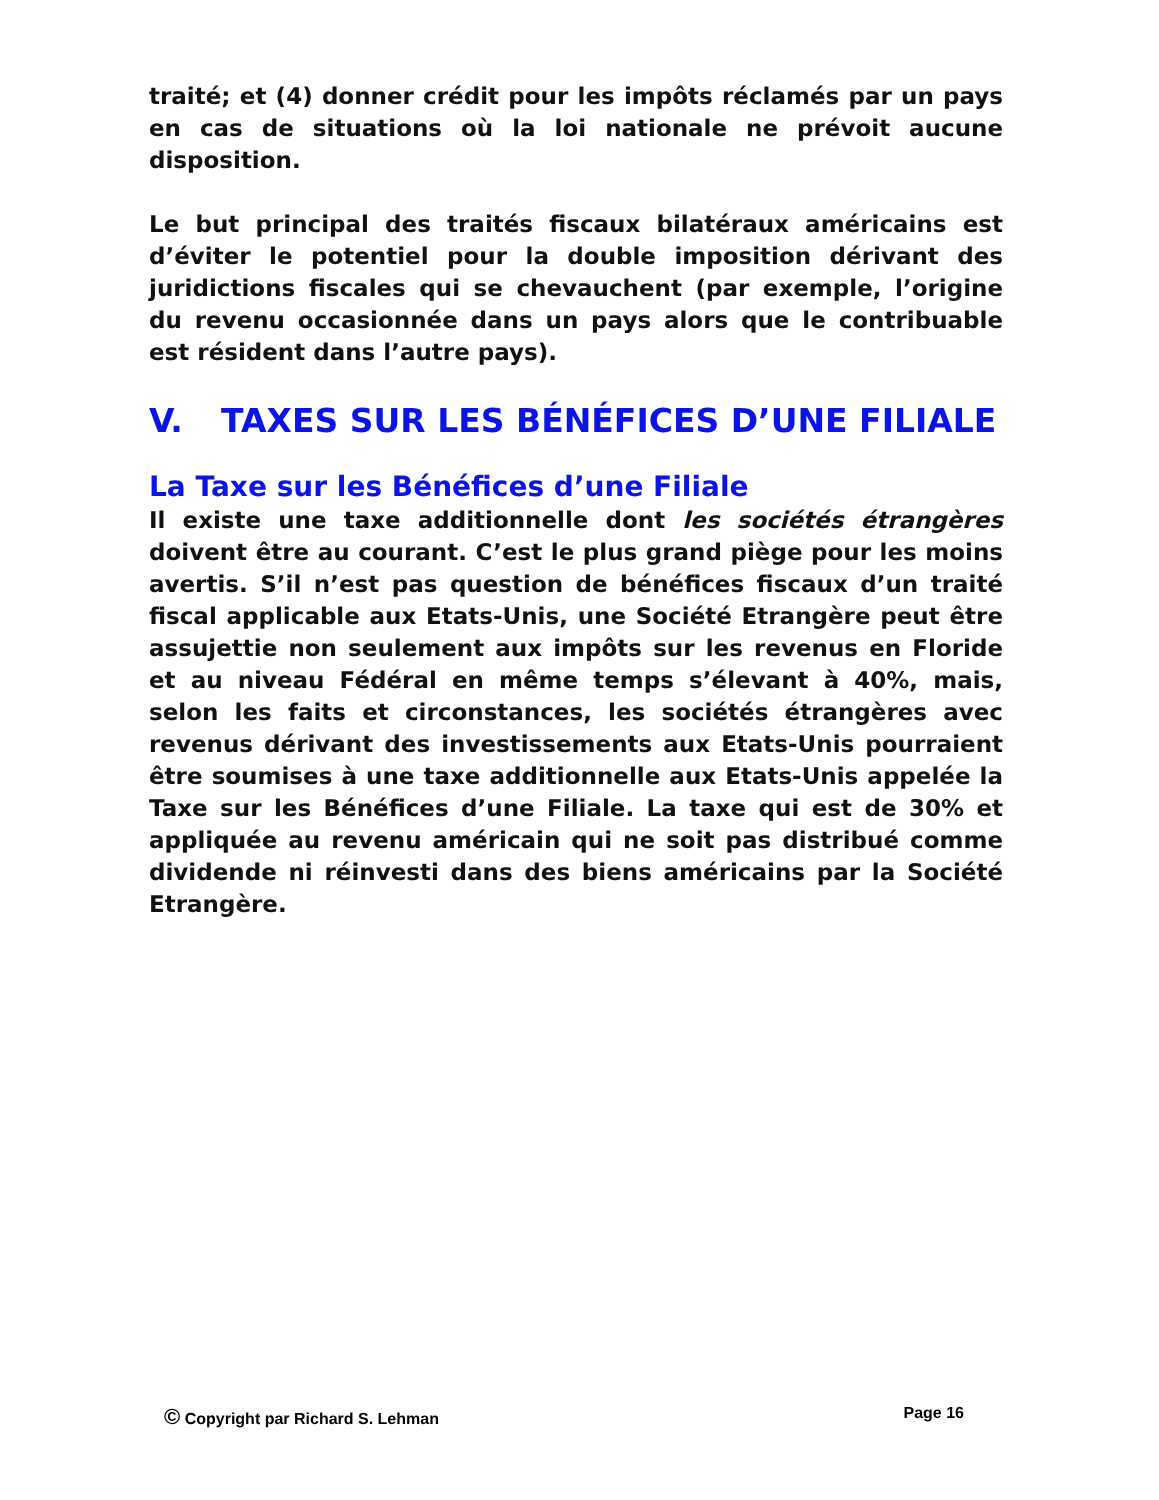traité; et (4) donner crédit pour les impôts réclamés par un pays en cas de situations où la loi nationale ne prévoit aucune disposition.
Le but principal des traités fiscaux bilatéraux américains est d’éviter le potentiel pour la double imposition dérivant des juridictions fiscales qui se chevauchent (par exemple, l’origine du revenu occasionnée dans un pays alors que le contribuable est résident dans l’autre pays).
V. TAXES SUR LES BÉNÉFICES D’UNE FILIALE
La Taxe sur les Bénéfices d’une Filiale
Il existe une taxe additionnelle dont les sociétés étrangères doivent être au courant. C’est le plus grand piège pour les moins avertis. S’il n’est pas question de bénéfices fiscaux d’un traité fiscal applicable aux Etats-Unis, une Société Etrangère peut être assujettie non seulement aux impôts sur les revenus en Floride et au niveau Fédéral en même temps s’élevant à 40%, mais, selon les faits et circonstances, les sociétés étrangères avec revenus dérivant des investissements aux Etats-Unis pourraient être soumises à une taxe additionnelle aux Etats-Unis appelée la Taxe sur les Bénéfices d’une Filiale. La taxe qui est de 30% et appliquée au revenu américain qui ne soit pas distribué comme dividende ni réinvesti dans des biens américains par la Société Etrangère.
© Copyright par Richard S. Lehman Page 16